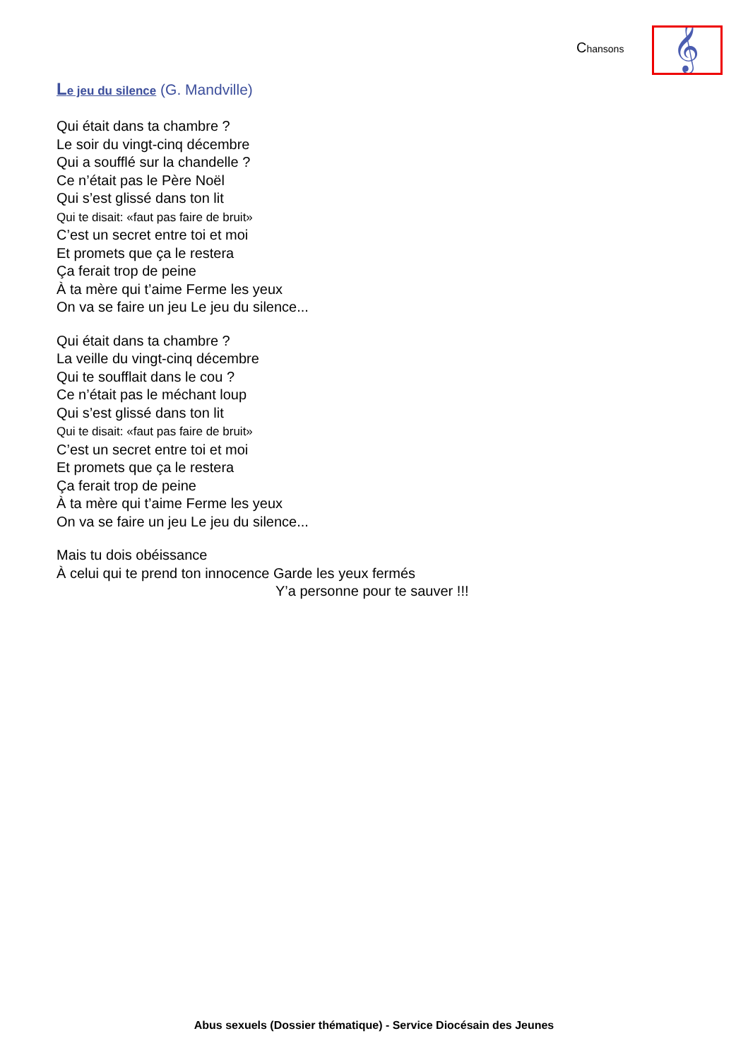Chansons
𝄞
Le jeu du silence (G. Mandville)
Qui était dans ta chambre ?
Le soir du vingt-cinq décembre
Qui a soufflé sur la chandelle ?
Ce n’était pas le Père Noël
Qui s’est glissé dans ton lit
Qui te disait: «faut pas faire de bruit»
C’est un secret entre toi et moi
Et promets que ça le restera
Ça ferait trop de peine
À ta mère qui t’aime Ferme les yeux
On va se faire un jeu Le jeu du silence...
Qui était dans ta chambre ?
La veille du vingt-cinq décembre
Qui te soufflait dans le cou ?
Ce n’était pas le méchant loup
Qui s’est glissé dans ton lit
Qui te disait: «faut pas faire de bruit»
C’est un secret entre toi et moi
Et promets que ça le restera
Ça ferait trop de peine
À ta mère qui t’aime Ferme les yeux
On va se faire un jeu Le jeu du silence...
Mais tu dois obéissance
À celui qui te prend ton innocence Garde les yeux fermés
Y’a personne pour te sauver !!!
Abus sexuels (Dossier thématique) - Service Diocésain des Jeunes